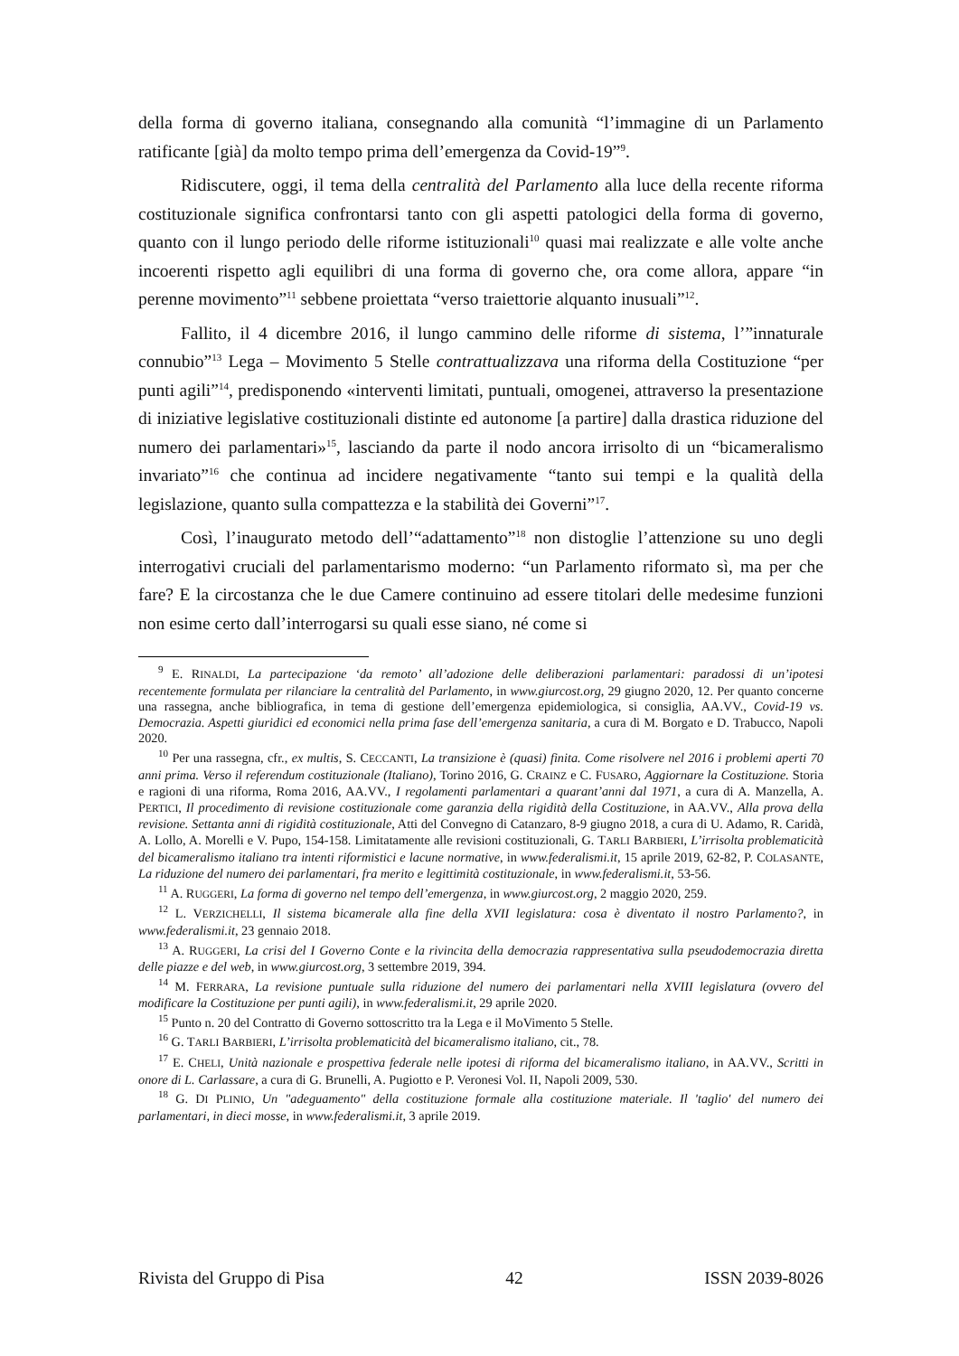della forma di governo italiana, consegnando alla comunità “l’immagine di un Parlamento ratificante [già] da molto tempo prima dell’emergenza da Covid-19”<sup>9</sup>.
Ridiscutere, oggi, il tema della centralità del Parlamento alla luce della recente riforma costituzionale significa confrontarsi tanto con gli aspetti patologici della forma di governo, quanto con il lungo periodo delle riforme istituzionali<sup>10</sup> quasi mai realizzate e alle volte anche incoerenti rispetto agli equilibri di una forma di governo che, ora come allora, appare “in perenne movimento”<sup>11</sup> sebbene proiettata “verso traiettorie alquanto inusuali”<sup>12</sup>.
Fallito, il 4 dicembre 2016, il lungo cammino delle riforme di sistema, l’”innaturale connubio”<sup>13</sup> Lega – Movimento 5 Stelle contrattualizzava una riforma della Costituzione “per punti agili”<sup>14</sup>, predisponendo «interventi limitati, puntuali, omogenei, attraverso la presentazione di iniziative legislative costituzionali distinte ed autonome [a partire] dalla drastica riduzione del numero dei parlamentari»<sup>15</sup>, lasciando da parte il nodo ancora irrisolto di un “bicameralismo invariato”<sup>16</sup> che continua ad incidere negativamente “tanto sui tempi e la qualità della legislazione, quanto sulla compattezza e la stabilità dei Governi”<sup>17</sup>.
Così, l’inaugurato metodo dell’“adattamento”<sup>18</sup> non distoglie l’attenzione su uno degli interrogativi cruciali del parlamentarismo moderno: “un Parlamento riformato sì, ma per che fare? E la circostanza che le due Camere continuino ad essere titolari delle medesime funzioni non esime certo dall’interrogarsi su quali esse siano, né come si
<sup>9</sup> E. RINALDI, La partecipazione ‘da remoto’ all’adozione delle deliberazioni parlamentari: paradossi di un’ipotesi recentemente formulata per rilanciare la centralità del Parlamento, in www.giurcost.org, 29 giugno 2020, 12. Per quanto concerne una rassegna, anche bibliografica, in tema di gestione dell’emergenza epidemiologica, si consiglia, AA.VV., Covid-19 vs. Democrazia. Aspetti giuridici ed economici nella prima fase dell’emergenza sanitaria, a cura di M. Borgato e D. Trabucco, Napoli 2020.
<sup>10</sup> Per una rassegna, cfr., ex multis, S. CECCANTI, La transizione è (quasi) finita. Come risolvere nel 2016 i problemi aperti 70 anni prima. Verso il referendum costituzionale (Italiano), Torino 2016, G. CRAINZ e C. FUSARO, Aggiornare la Costituzione. Storia e ragioni di una riforma, Roma 2016, AA.VV., I regolamenti parlamentari a quarant’anni dal 1971, a cura di A. Manzella, A. PERTICI, Il procedimento di revisione costituzionale come garanzia della rigidità della Costituzione, in AA.VV., Alla prova della revisione. Settanta anni di rigidità costituzionale, Atti del Convegno di Catanzaro, 8-9 giugno 2018, a cura di U. Adamo, R. Caridà, A. Lollo, A. Morelli e V. Pupo, 154-158. Limitatamente alle revisioni costituzionali, G. TARLI BARBIERI, L’irrisolta problematicità del bicameralismo italiano tra intenti riformistici e lacune normative, in www.federalismi.it, 15 aprile 2019, 62-82, P. COLASANTE, La riduzione del numero dei parlamentari, fra merito e legittimità costituzionale, in www.federalismi.it, 53-56.
<sup>11</sup> A. RUGGERI, La forma di governo nel tempo dell’emergenza, in www.giurcost.org, 2 maggio 2020, 259.
<sup>12</sup> L. VERZICHELLI, Il sistema bicamerale alla fine della XVII legislatura: cosa è diventato il nostro Parlamento?, in www.federalismi.it, 23 gennaio 2018.
<sup>13</sup> A. RUGGERI, La crisi del I Governo Conte e la rivincita della democrazia rappresentativa sulla pseudodemocrazia diretta delle piazze e del web, in www.giurcost.org, 3 settembre 2019, 394.
<sup>14</sup> M. FERRARA, La revisione puntuale sulla riduzione del numero dei parlamentari nella XVIII legislatura (ovvero del modificare la Costituzione per punti agili), in www.federalismi.it, 29 aprile 2020.
<sup>15</sup> Punto n. 20 del Contratto di Governo sottoscritto tra la Lega e il MoVimento 5 Stelle.
<sup>16</sup> G. TARLI BARBIERI, L’irrisolta problematicità del bicameralismo italiano, cit., 78.
<sup>17</sup> E. CHELI, Unità nazionale e prospettiva federale nelle ipotesi di riforma del bicameralismo italiano, in AA.VV., Scritti in onore di L. Carlassare, a cura di G. Brunelli, A. Pugiotto e P. Veronesi Vol. II, Napoli 2009, 530.
<sup>18</sup> G. DI PLINIO, Un "adeguamento" della costituzione formale alla costituzione materiale. Il 'taglio' del numero dei parlamentari, in dieci mosse, in www.federalismi.it, 3 aprile 2019.
Rivista del Gruppo di Pisa 42 ISSN 2039-8026